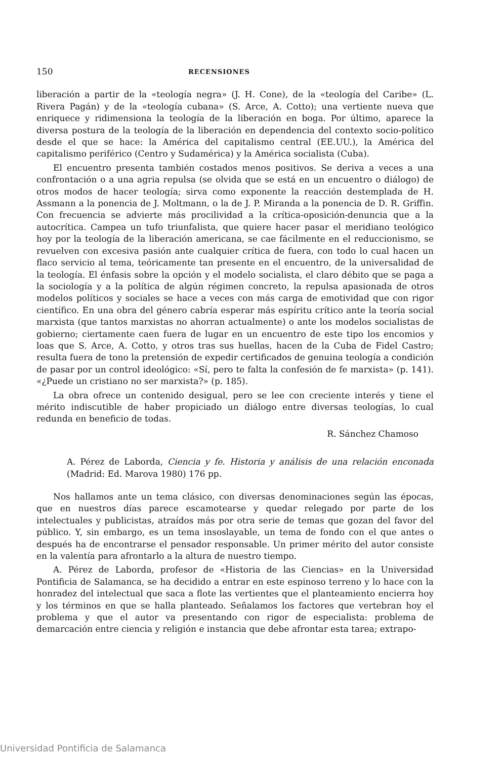150 RECENSIONES
liberación a partir de la «teología negra» (J. H. Cone), de la «teología del Caribe» (L. Rivera Pagán) y de la «teología cubana» (S. Arce, A. Cotto); una vertiente nueva que enriquece y ridimensiona la teología de la liberación en boga. Por último, aparece la diversa postura de la teología de la liberación en dependencia del contexto socio-político desde el que se hace: la América del capitalismo central (EE.UU.), la América del capitalismo periférico (Centro y Sudamérica) y la América socialista (Cuba).
El encuentro presenta también costados menos positivos. Se deriva a veces a una confrontación o a una agria repulsa (se olvida que se está en un encuentro o diálogo) de otros modos de hacer teología; sirva como exponente la reacción destemplada de H. Assmann a la ponencia de J. Moltmann, o la de J. P. Miranda a la ponencia de D. R. Griffin. Con frecuencia se advierte más procilividad a la crítica-oposición-denuncia que a la autocrítica. Campea un tufo triunfalista, que quiere hacer pasar el meridiano teológico hoy por la teología de la liberación americana, se cae fácilmente en el reduccionismo, se revuelven con excesiva pasión ante cualquier crítica de fuera, con todo lo cual hacen un flaco servicio al tema, teóricamente tan presente en el encuentro, de la universalidad de la teología. El énfasis sobre la opción y el modelo socialista, el claro débito que se paga a la sociología y a la política de algún régimen concreto, la repulsa apasionada de otros modelos políticos y sociales se hace a veces con más carga de emotividad que con rigor científico. En una obra del género cabría esperar más espíritu crítico ante la teoría social marxista (que tantos marxistas no ahorran actualmente) o ante los modelos socialistas de gobierno; ciertamente caen fuera de lugar en un encuentro de este tipo los encomios y loas que S. Arce, A. Cotto, y otros tras sus huellas, hacen de la Cuba de Fidel Castro; resulta fuera de tono la pretensión de expedir certificados de genuina teología a condición de pasar por un control ideológico: «Sí, pero te falta la confesión de fe marxista» (p. 141). «¿Puede un cristiano no ser marxista?» (p. 185).
La obra ofrece un contenido desigual, pero se lee con creciente interés y tiene el mérito indiscutible de haber propiciado un diálogo entre diversas teologías, lo cual redunda en beneficio de todas.
R. Sánchez Chamoso
A. Pérez de Laborda, Ciencia y fe. Historia y análisis de una relación enconada (Madrid: Ed. Marova 1980) 176 pp.
Nos hallamos ante un tema clásico, con diversas denominaciones según las épocas, que en nuestros días parece escamotearse y quedar relegado por parte de los intelectuales y publicistas, atraídos más por otra serie de temas que gozan del favor del público. Y, sin embargo, es un tema insoslayable, un tema de fondo con el que antes o después ha de encontrarse el pensador responsable. Un primer mérito del autor consiste en la valentía para afrontarlo a la altura de nuestro tiempo.
A. Pérez de Laborda, profesor de «Historia de las Ciencias» en la Universidad Pontificia de Salamanca, se ha decidido a entrar en este espinoso terreno y lo hace con la honradez del intelectual que saca a flote las vertientes que el planteamiento encierra hoy y los términos en que se halla planteado. Señalamos los factores que vertebran hoy el problema y que el autor va presentando con rigor de especialista: problema de demarcación entre ciencia y religión e instancia que debe afrontar esta tarea; extrapo-
Universidad Pontificia de Salamanca